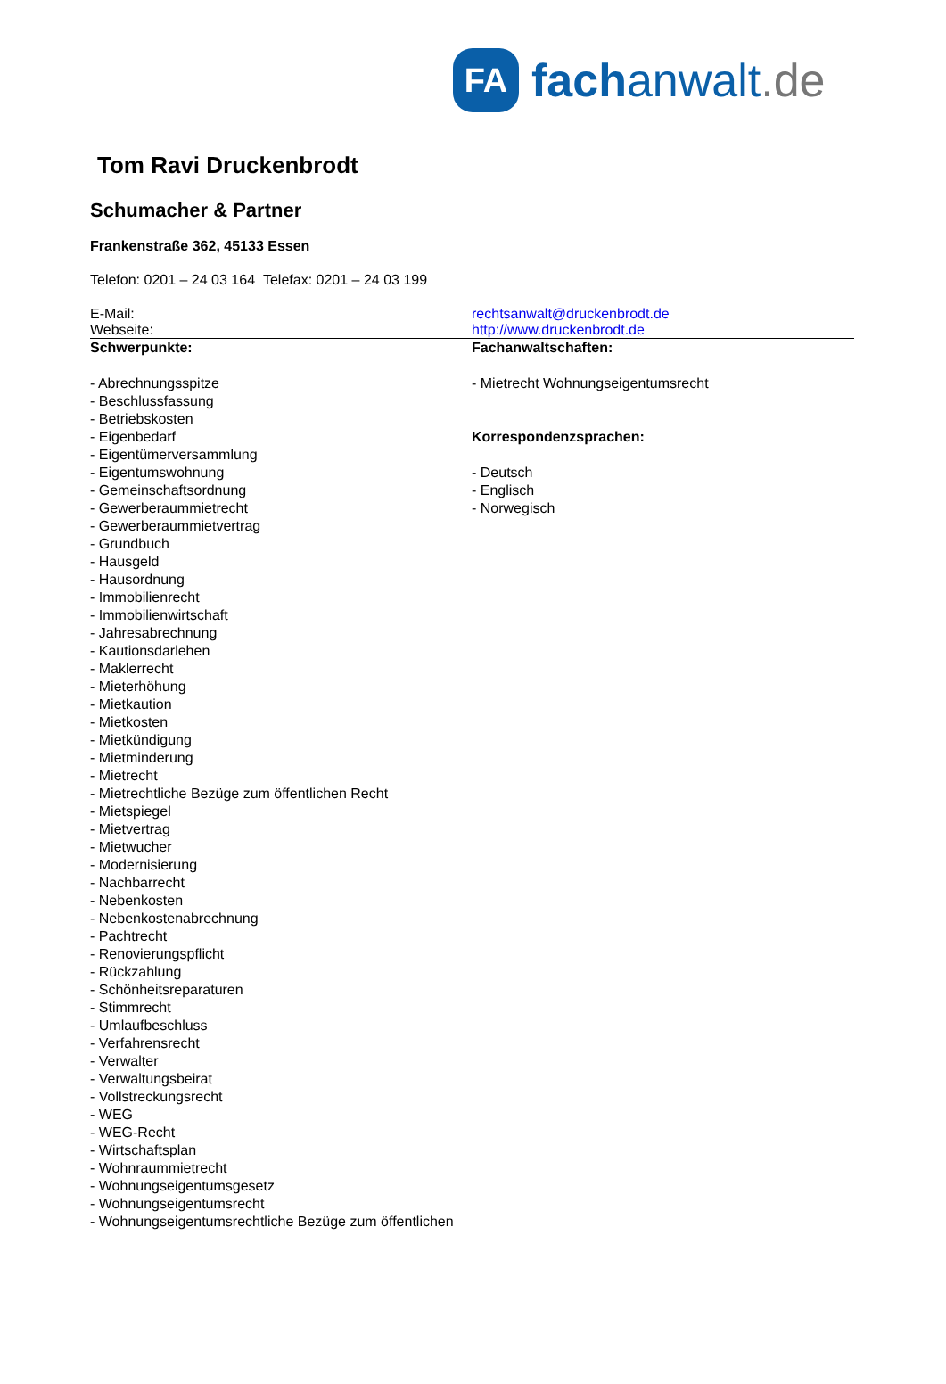FA
fachanwalt.de
Tom Ravi Druckenbrodt
Schumacher & Partner
Frankenstraße 362, 45133 Essen
Telefon: 0201 – 24 03 164 Telefax: 0201 – 24 03 199
E-Mail: rechtsanwalt@druckenbrodt.de
Webseite: http://www.druckenbrodt.de
Schwerpunkte:
- Abrechnungsspitze
- Beschlussfassung
- Betriebskosten
- Eigenbedarf
- Eigentümerversammlung
- Eigentumswohnung
- Gemeinschaftsordnung
- Gewerberaummietrecht
- Gewerberaummietvertrag
- Grundbuch
- Hausgeld
- Hausordnung
- Immobilienrecht
- Immobilienwirtschaft
- Jahresabrechnung
- Kautionsdarlehen
- Maklerrecht
- Mieterhöhung
- Mietkaution
- Mietkosten
- Mietkündigung
- Mietminderung
- Mietrecht
- Mietrechtliche Bezüge zum öffentlichen Recht
- Mietspiegel
- Mietvertrag
- Mietwucher
- Modernisierung
- Nachbarrecht
- Nebenkosten
- Nebenkostenabrechnung
- Pachtrecht
- Renovierungspflicht
- Rückzahlung
- Schönheitsreparaturen
- Stimmrecht
- Umlaufbeschluss
- Verfahrensrecht
- Verwalter
- Verwaltungsbeirat
- Vollstreckungsrecht
- WEG
- WEG-Recht
- Wirtschaftsplan
- Wohnraummietrecht
- Wohnungseigentumsgesetz
- Wohnungseigentumsrecht
- Wohnungseigentumsrechtliche Bezüge zum öffentlichen
Fachanwaltschaften:
- Mietrecht Wohnungseigentumsrecht
Korrespondenzsprachen:
- Deutsch
- Englisch
- Norwegisch